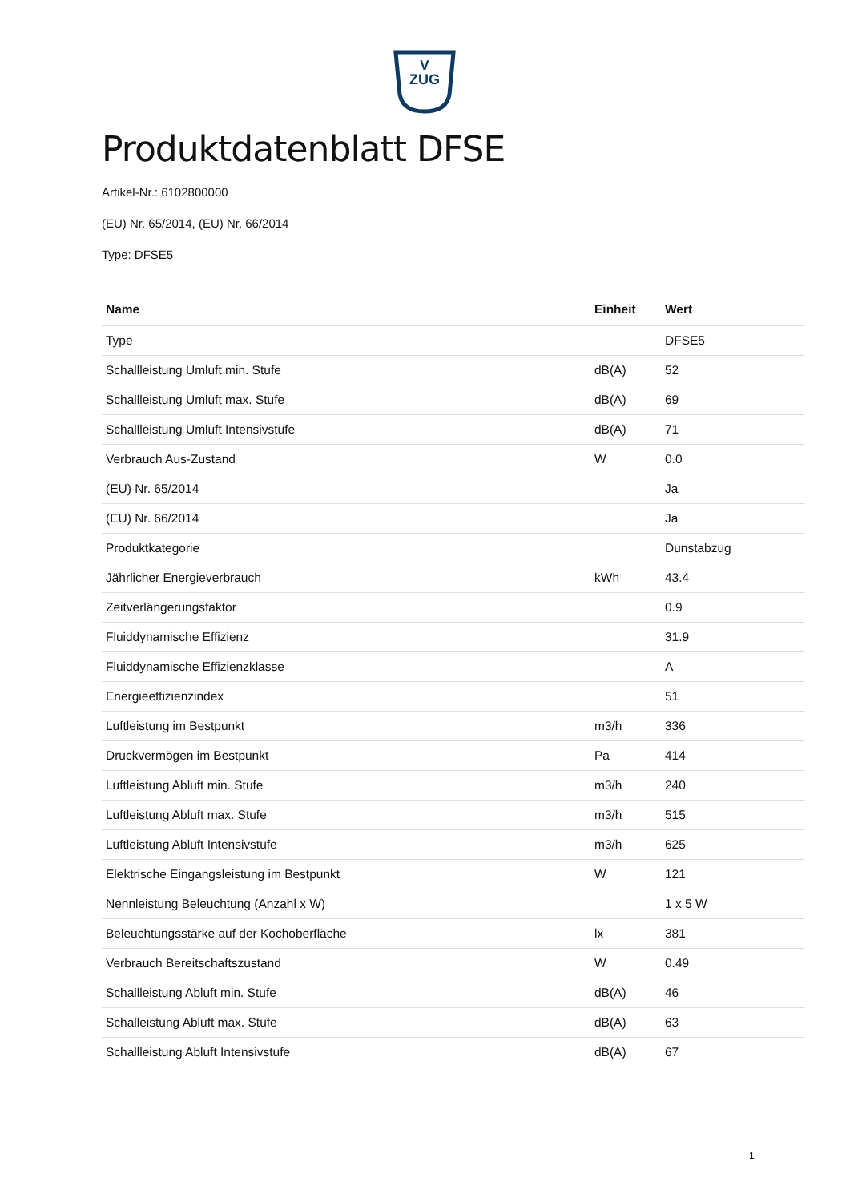V
ZUG
Produktdatenblatt DFSE
Artikel-Nr.: 6102800000
(EU) Nr. 65/2014, (EU) Nr. 66/2014
Type: DFSE5
| Name | Einheit | Wert |
| --- | --- | --- |
| Type | | DFSE5 |
| Schallleistung Umluft min. Stufe | dB(A) | 52 |
| Schallleistung Umluft max. Stufe | dB(A) | 69 |
| Schallleistung Umluft Intensivstufe | dB(A) | 71 |
| Verbrauch Aus-Zustand | W | 0.0 |
| (EU) Nr. 65/2014 | | Ja |
| (EU) Nr. 66/2014 | | Ja |
| Produktkategorie | | Dunstabzug |
| Jährlicher Energieverbrauch | kWh | 43.4 |
| Zeitverlängerungsfaktor | | 0.9 |
| Fluiddynamische Effizienz | | 31.9 |
| Fluiddynamische Effizienzklasse | | A |
| Energieeffizienzindex | | 51 |
| Luftleistung im Bestpunkt | m3/h | 336 |
| Druckvermögen im Bestpunkt | Pa | 414 |
| Luftleistung Abluft min. Stufe | m3/h | 240 |
| Luftleistung Abluft max. Stufe | m3/h | 515 |
| Luftleistung Abluft Intensivstufe | m3/h | 625 |
| Elektrische Eingangsleistung im Bestpunkt | W | 121 |
| Nennleistung Beleuchtung (Anzahl x W) | | 1 x 5 W |
| Beleuchtungsstärke auf der Kochoberfläche | lx | 381 |
| Verbrauch Bereitschaftszustand | W | 0.49 |
| Schallleistung Abluft min. Stufe | dB(A) | 46 |
| Schalleistung Abluft max. Stufe | dB(A) | 63 |
| Schallleistung Abluft Intensivstufe | dB(A) | 67 |
1